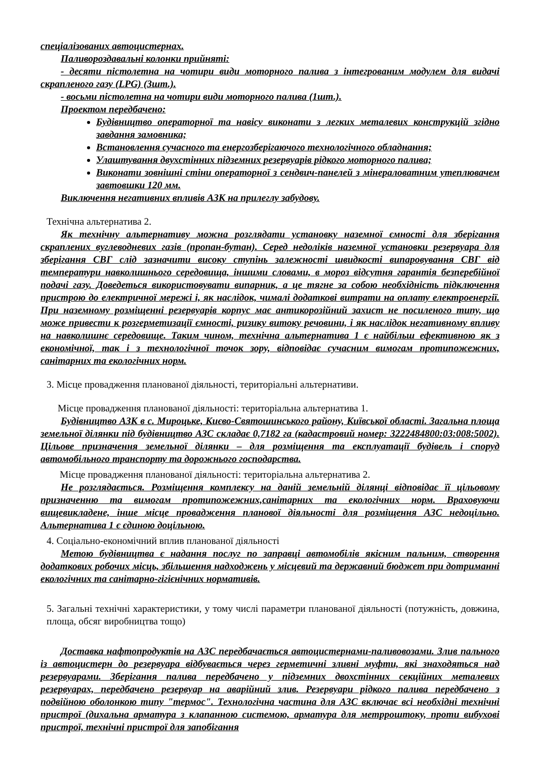спеціалізованих автоцистернах.
Паливороздавальні колонки прийняті:
- десяти пістолетна на чотири види моторного палива з інтегрованим модулем для видачі скрапленого газу (LPG) (3шт.).
- восьми пістолетна на чотири види моторного палива (1шт.).
Проектом передбачено:
Будівництво операторної та навісу виконати з легких металевих конструкцій згідно завдання замовника;
Встановлення сучасного та енергозберігаючого технологічного обладнання;
Улаштування двухстінних підземних резервуарів рідкого моторного палива;
Виконати зовнішні стіни операторної з сендвич-панелей з мінераловатним утеплювачем завтовшки 120 мм.
Виключення негативних впливів АЗК на прилеглу забудову.
Технічна альтернатива 2.
Як технічну альтернативу можна розглядати установку наземної ємності для зберігання скраплених вуглеводневих газів (пропан-бутан). Серед недоліків наземної установки резервуара для зберігання СВГ слід зазначити високу ступінь залежності швидкості випаровування СВГ від температури навколишнього середовища, іншими словами, в мороз відсутня гарантія безперебійної подачі газу. Доведеться використовувати випарник, а це тягне за собою необхідність підключення пристрою до електричної мережі і, як наслідок, чималі додаткові витрати на оплату електроенергії. При наземному розміщенні резервуарів корпус має антикорозійний захист не посиленого типу, що може привести к розгерметизації ємності, ризику витоку речовини, і як наслідок негативному впливу на навколишнє середовище. Таким чином, технічна альтернатива 1 є найбільш ефективною як з економічної, так і з технологічної точок зору, відповідає сучасним вимогам протипожежних, санітарних та екологічних норм.
3. Місце провадження планованої діяльності, територіальні альтернативи.
Місце провадження планованої діяльності: територіальна альтернатива 1.
Будівництво АЗК в с. Мироцьке, Києво-Святошинського району, Київської області. Загальна площа земельної ділянки під будівництво АЗС складає 0,7182 га (кадастровий номер: 3222484800:03:008:5002). Цільове призначення земельної ділянки – для розміщення та експлуатації будівель і споруд автомобільного транспорту та дорожнього господарства.
Місце провадження планованої діяльності: територіальна альтернатива 2.
Не розглядається. Розміщення комплексу на даній земельній ділянці відповідає її цільовому призначенню та вимогам протипожежних,санітарних та екологічних норм. Враховуючи вищевикладене, інше місце провадження планової діяльності для розміщення АЗС недоцільно. Альтернатива 1 є єдиною доцільною.
4. Соціально-економічний вплив планованої діяльності
Метою будівництва є надання послуг по заправці автомобілів якісним пальним, створення додаткових робочих місць, збільшення надходжень у місцевий та державний бюджет при дотриманні екологічних та санітарно-гігієнічних нормативів.
5. Загальні технічні характеристики, у тому числі параметри планованої діяльності (потужність, довжина, площа, обсяг виробництва тощо)
Доставка нафтопродуктів на АЗС передбачається автоцистернами-паливовозами. Злив пального із автоцистерн до резервуара відбувається через герметичні зливні муфти, які знаходяться над резервуарами. Зберігання палива передбачено у підземних двохстінних секційних металевих резервуарах, передбачено резервуар на аварійний злив. Резервуари рідкого палива передбачено з подвійною оболонкою типу "термос". Технологічна частина для АЗС включає всі необхідні технічні пристрої (дихальна арматура з клапанною системою, арматура для метрроштоку, проти вибухові пристрої, технічні пристрої для запобігання